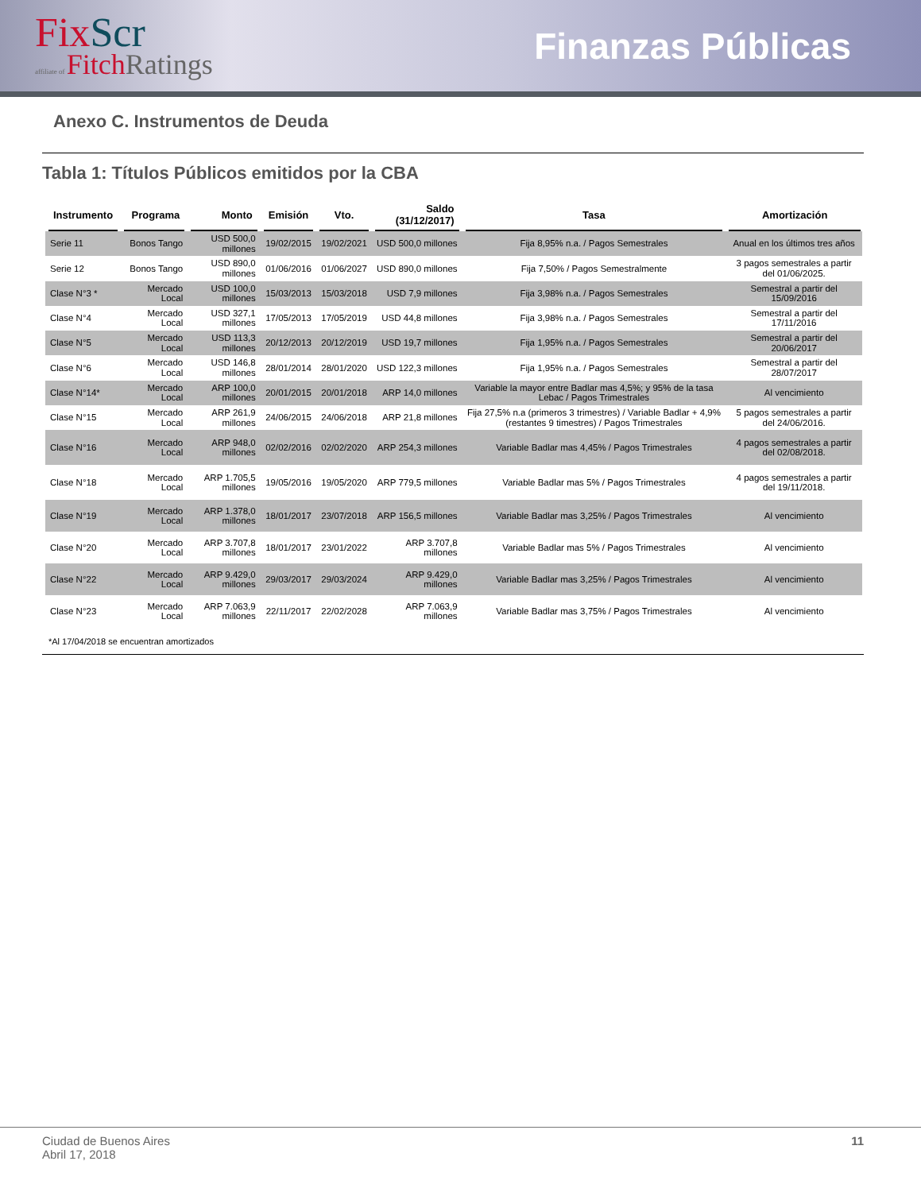FixScr
affiliate of FitchRatings
Finanzas Públicas
Anexo C. Instrumentos de Deuda
Tabla 1: Títulos Públicos emitidos por la CBA
| Instrumento | Programa | Monto | Emisión | Vto. | Saldo (31/12/2017) | Tasa | Amortización |
| --- | --- | --- | --- | --- | --- | --- | --- |
| Serie 11 | Bonos Tango | USD 500,0 millones | 19/02/2015 | 19/02/2021 | USD 500,0 millones | Fija 8,95% n.a. / Pagos Semestrales | Anual en los últimos tres años |
| Serie 12 | Bonos Tango | USD 890,0 millones | 01/06/2016 | 01/06/2027 | USD 890,0 millones | Fija 7,50% / Pagos Semestralmente | 3 pagos semestrales a partir del 01/06/2025. |
| Clase N°3 * | Mercado Local | USD 100,0 millones | 15/03/2013 | 15/03/2018 | USD 7,9 millones | Fija 3,98% n.a. / Pagos Semestrales | Semestral a partir del 15/09/2016 |
| Clase N°4 | Mercado Local | USD 327,1 millones | 17/05/2013 | 17/05/2019 | USD 44,8 millones | Fija 3,98% n.a. / Pagos Semestrales | Semestral a partir del 17/11/2016 |
| Clase N°5 | Mercado Local | USD 113,3 millones | 20/12/2013 | 20/12/2019 | USD 19,7 millones | Fija 1,95% n.a. / Pagos Semestrales | Semestral a partir del 20/06/2017 |
| Clase N°6 | Mercado Local | USD 146,8 millones | 28/01/2014 | 28/01/2020 | USD 122,3 millones | Fija 1,95% n.a. / Pagos Semestrales | Semestral a partir del 28/07/2017 |
| Clase N°14* | Mercado Local | ARP 100,0 millones | 20/01/2015 | 20/01/2018 | ARP 14,0 millones | Variable la mayor entre Badlar mas 4,5%; y 95% de la tasa Lebac / Pagos Trimestrales | Al vencimiento |
| Clase N°15 | Mercado Local | ARP 261,9 millones | 24/06/2015 | 24/06/2018 | ARP 21,8 millones | Fija 27,5% n.a (primeros 3 trimestres) / Variable Badlar + 4,9% (restantes 9 timestres) / Pagos Trimestrales | 5 pagos semestrales a partir del 24/06/2016. |
| Clase N°16 | Mercado Local | ARP 948,0 millones | 02/02/2016 | 02/02/2020 | ARP 254,3 millones | Variable Badlar mas 4,45% / Pagos Trimestrales | 4 pagos semestrales a partir del 02/08/2018. |
| Clase N°18 | Mercado Local | ARP 1.705,5 millones | 19/05/2016 | 19/05/2020 | ARP 779,5 millones | Variable Badlar mas 5% / Pagos Trimestrales | 4 pagos semestrales a partir del 19/11/2018. |
| Clase N°19 | Mercado Local | ARP 1.378,0 millones | 18/01/2017 | 23/07/2018 | ARP 156,5 millones | Variable Badlar mas 3,25% / Pagos Trimestrales | Al vencimiento |
| Clase N°20 | Mercado Local | ARP 3.707,8 millones | 18/01/2017 | 23/01/2022 | ARP 3.707,8 millones | Variable Badlar mas 5% / Pagos Trimestrales | Al vencimiento |
| Clase N°22 | Mercado Local | ARP 9.429,0 millones | 29/03/2017 | 29/03/2024 | ARP 9.429,0 millones | Variable Badlar mas 3,25% / Pagos Trimestrales | Al vencimiento |
| Clase N°23 | Mercado Local | ARP 7.063,9 millones | 22/11/2017 | 22/02/2028 | ARP 7.063,9 millones | Variable Badlar mas 3,75% / Pagos Trimestrales | Al vencimiento |
*Al 17/04/2018 se encuentran amortizados
Ciudad de Buenos Aires
Abril 17, 2018
11